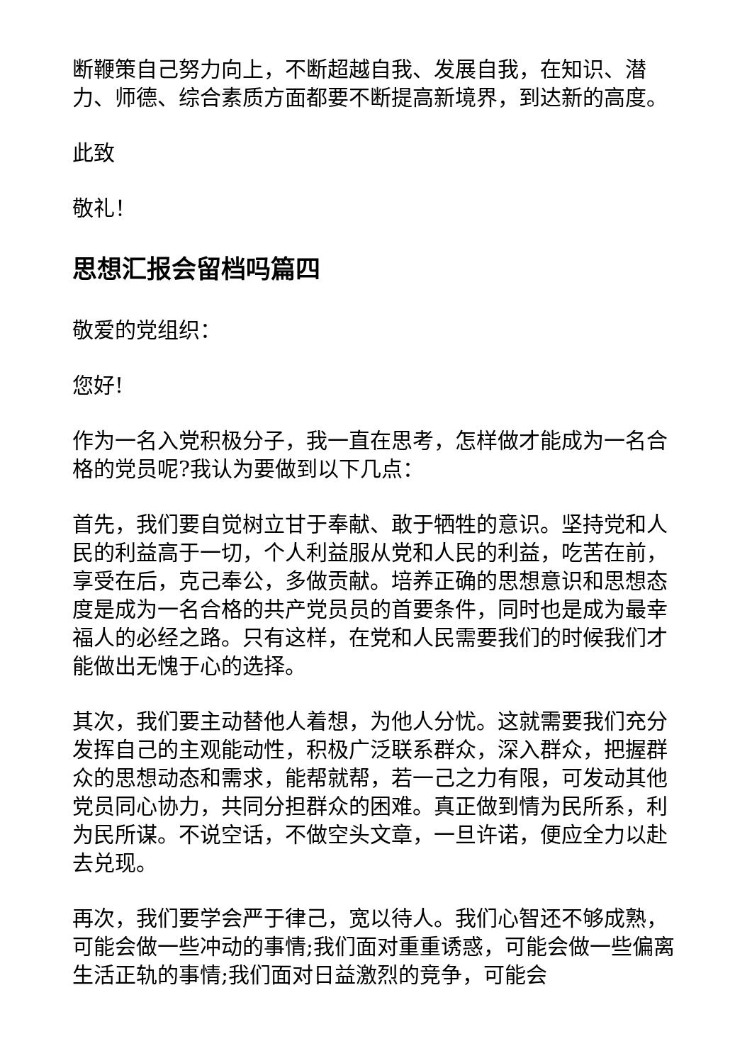断鞭策自己努力向上，不断超越自我、发展自我，在知识、潜力、师德、综合素质方面都要不断提高新境界，到达新的高度。
此致
敬礼！
思想汇报会留档吗篇四
敬爱的党组织：
您好!
作为一名入党积极分子，我一直在思考，怎样做才能成为一名合格的党员呢?我认为要做到以下几点：
首先，我们要自觉树立甘于奉献、敢于牺牲的意识。坚持党和人民的利益高于一切，个人利益服从党和人民的利益，吃苦在前，享受在后，克己奉公，多做贡献。培养正确的思想意识和思想态度是成为一名合格的共产党员员的首要条件，同时也是成为最幸福人的必经之路。只有这样，在党和人民需要我们的时候我们才能做出无愧于心的选择。
其次，我们要主动替他人着想，为他人分忧。这就需要我们充分发挥自己的主观能动性，积极广泛联系群众，深入群众，把握群众的思想动态和需求，能帮就帮，若一己之力有限，可发动其他党员同心协力，共同分担群众的困难。真正做到情为民所系，利为民所谋。不说空话，不做空头文章，一旦许诺，便应全力以赴去兑现。
再次，我们要学会严于律己，宽以待人。我们心智还不够成熟，可能会做一些冲动的事情;我们面对重重诱惑，可能会做一些偏离生活正轨的事情;我们面对日益激烈的竞争，可能会